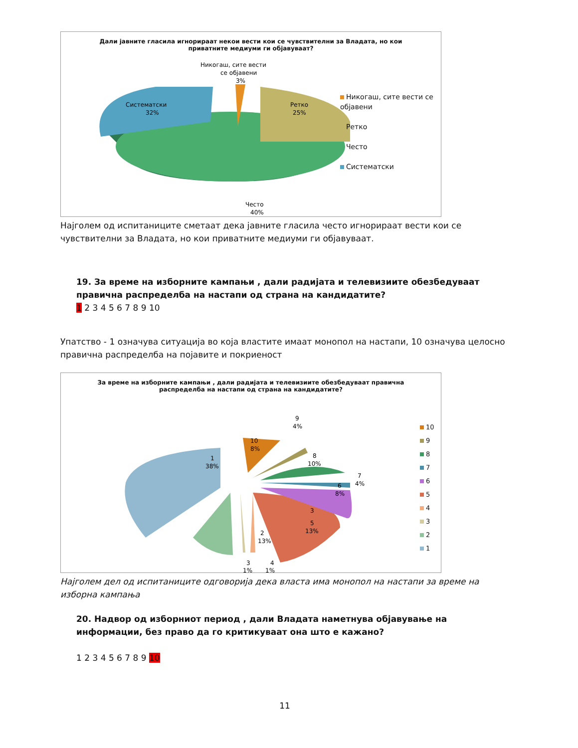Дали јавните гласила игнорираат некои вести кои се чувствителни за Владата, но кои приватните медиуми ги објавуваат?
Никогаш, сите вести
се објавени
3%
Систематски
32%
Ретко
25%
Често
40%
Никогаш, сите вести се објавени
Ретко
Често
Систематски
Најголем од испитаниците сметаат дека јавните гласила често игнорираат вести кои се чувствителни за Владата, но кои приватните медиуми ги објавуваат.
19. За време на изборните кампањи , дали радијата и телевизиите обезбедуваат правична распределба на настапи од страна на кандидатите?
1 2 3 4 5 6 7 8 9 10
Упатство - 1 означува ситуација во која властите имаат монопол на настапи, 10 означува целосно правична распределба на појавите и покриеност
За време на изборните кампањи , дали радијата и телевизиите обезбедуваат правична распределба на настапи од страна на кандидатите?
1
38%
2
13%
3
5
13%
6
8%
7
4%
8
10%
9
4%
10
8%
3
1%
4
1%
10
9
8
7
6
5
4
3
2
1
Најголем дел од испитаниците одговорија дека власта има монопол на настапи за време на изборна кампања
20. Надвор од изборниот период , дали Владата наметнува објавување на информации, без право да го критикуваат она што е кажано?
1 2 3 4 5 6 7 8 9 10
11